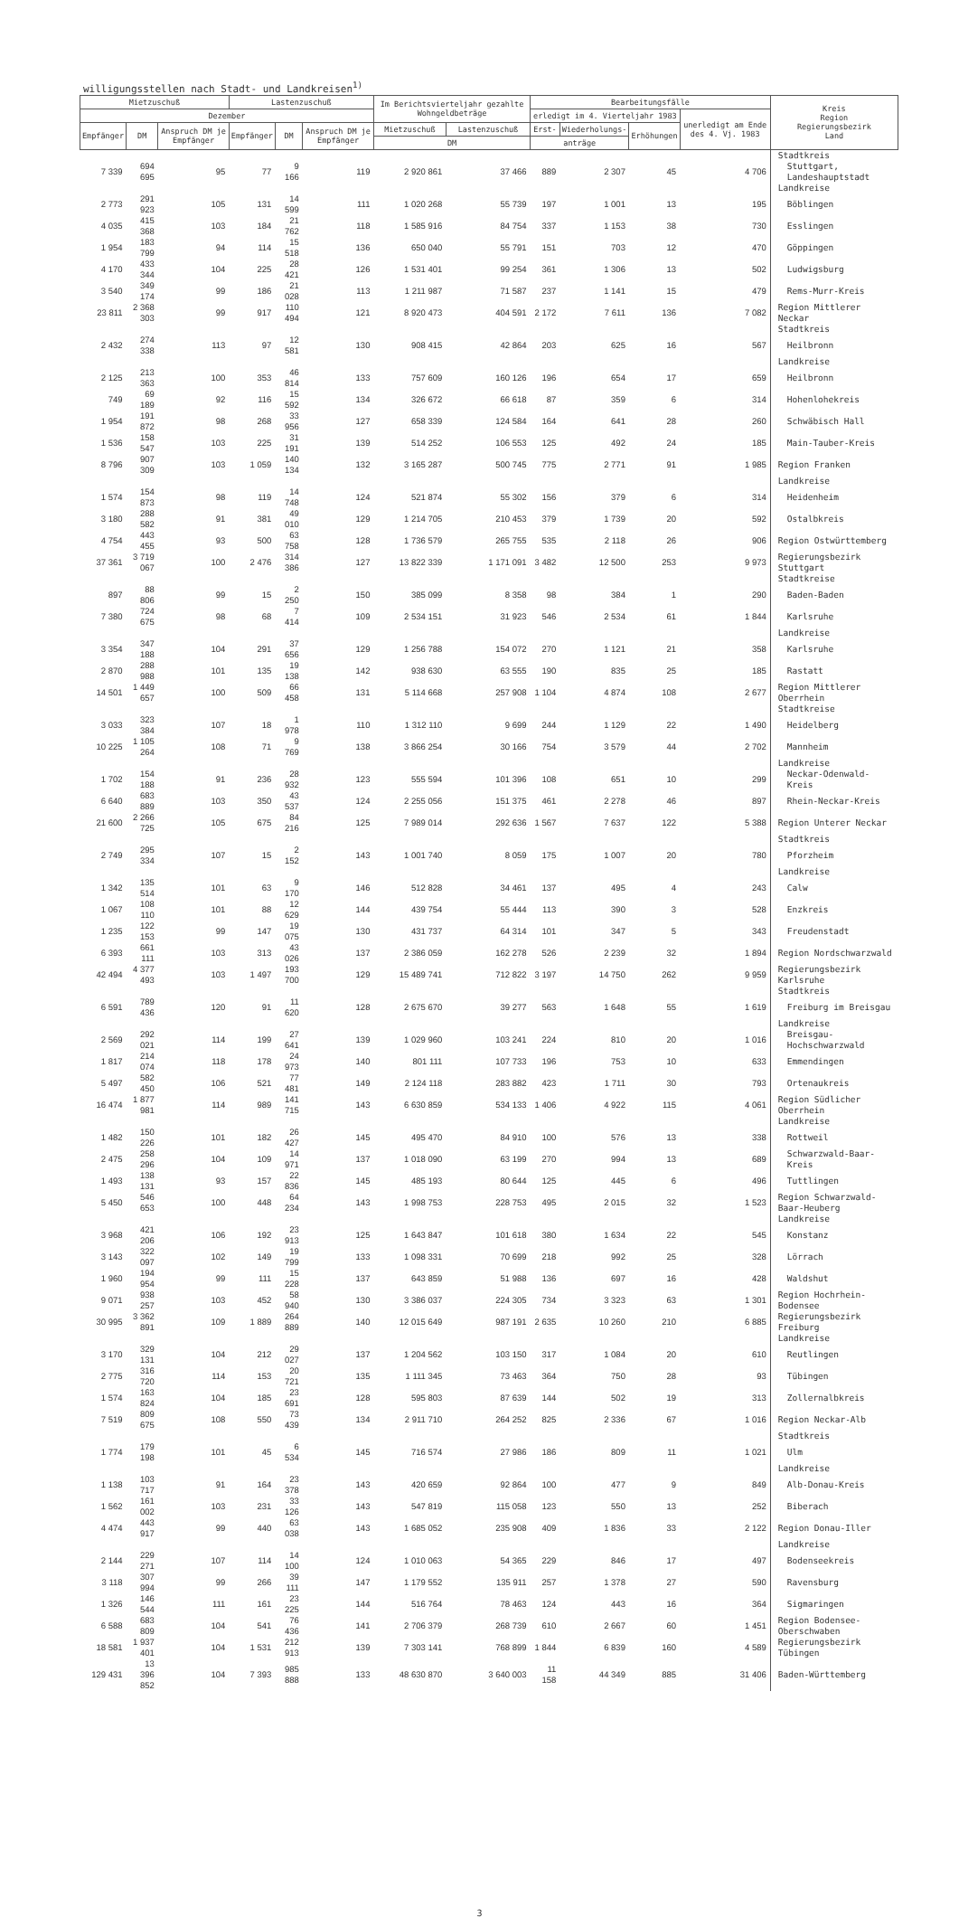willigungsstellen nach Stadt- und Landkreisen<sup>1)</sup>
| Mietzuschuß | | | Lastenzuschuß | | | Im Berichtsvierteljahr gezahlte Wohngeldbeträge | | Bearbeitungsfälle | | | | Kreis Region Regierungsbezirk Land |
| --- | --- | --- | --- | --- | --- | --- | --- | --- | --- | --- | --- | --- |
| Dezember | | | | | | | | erledigt im 4. Vierteljahr 1983 | | | unerledigt am Ende des 4. Vj. 1983 | |
| Empfänger | DM | Anspruch DM je Empfänger | Empfänger | DM | Anspruch DM je Empfänger | Mietzuschuß | Lastenzuschuß | Erst- | Wiederholungs- | Erhöhungen | | |
| | | | | | | DM | | anträge | | | | |
| | | | | | | | | | | | | Stadtkreis |
| 7 339 | 694 695 | 95 | 77 | 9 166 | 119 | 2 920 861 | 37 466 | 889 | 2 307 | 45 | 4 706 | Stuttgart, Landeshauptstadt |
| | | | | | | | | | | | | Landkreise |
| 2 773 | 291 923 | 105 | 131 | 14 599 | 111 | 1 020 268 | 55 739 | 197 | 1 001 | 13 | 195 | Böblingen |
| 4 035 | 415 368 | 103 | 184 | 21 762 | 118 | 1 585 916 | 84 754 | 337 | 1 153 | 38 | 730 | Esslingen |
| 1 954 | 183 799 | 94 | 114 | 15 518 | 136 | 650 040 | 55 791 | 151 | 703 | 12 | 470 | Göppingen |
| 4 170 | 433 344 | 104 | 225 | 28 421 | 126 | 1 531 401 | 99 254 | 361 | 1 306 | 13 | 502 | Ludwigsburg |
| 3 540 | 349 174 | 99 | 186 | 21 028 | 113 | 1 211 987 | 71 587 | 237 | 1 141 | 15 | 479 | Rems-Murr-Kreis |
| 23 811 | 2 368 303 | 99 | 917 | 110 494 | 121 | 8 920 473 | 404 591 | 2 172 | 7 611 | 136 | 7 082 | Region Mittlerer Neckar |
| | | | | | | | | | | | | Stadtkreis |
| 2 432 | 274 338 | 113 | 97 | 12 581 | 130 | 908 415 | 42 864 | 203 | 625 | 16 | 567 | Heilbronn |
| | | | | | | | | | | | | Landkreise |
| 2 125 | 213 363 | 100 | 353 | 46 814 | 133 | 757 609 | 160 126 | 196 | 654 | 17 | 659 | Heilbronn |
| 749 | 69 189 | 92 | 116 | 15 592 | 134 | 326 672 | 66 618 | 87 | 359 | 6 | 314 | Hohenlohekreis |
| 1 954 | 191 872 | 98 | 268 | 33 956 | 127 | 658 339 | 124 584 | 164 | 641 | 28 | 260 | Schwäbisch Hall |
| 1 536 | 158 547 | 103 | 225 | 31 191 | 139 | 514 252 | 106 553 | 125 | 492 | 24 | 185 | Main-Tauber-Kreis |
| 8 796 | 907 309 | 103 | 1 059 | 140 134 | 132 | 3 165 287 | 500 745 | 775 | 2 771 | 91 | 1 985 | Region Franken |
| | | | | | | | | | | | | Landkreise |
| 1 574 | 154 873 | 98 | 119 | 14 748 | 124 | 521 874 | 55 302 | 156 | 379 | 6 | 314 | Heidenheim |
| 3 180 | 288 582 | 91 | 381 | 49 010 | 129 | 1 214 705 | 210 453 | 379 | 1 739 | 20 | 592 | Ostalbkreis |
| 4 754 | 443 455 | 93 | 500 | 63 758 | 128 | 1 736 579 | 265 755 | 535 | 2 118 | 26 | 906 | Region Ostwürttemberg |
| 37 361 | 3 719 067 | 100 | 2 476 | 314 386 | 127 | 13 822 339 | 1 171 091 | 3 482 | 12 500 | 253 | 9 973 | Regierungsbezirk Stuttgart |
| | | | | | | | | | | | | Stadtkreise |
| 897 | 88 806 | 99 | 15 | 2 250 | 150 | 385 099 | 8 358 | 98 | 384 | 1 | 290 | Baden-Baden |
| 7 380 | 724 675 | 98 | 68 | 7 414 | 109 | 2 534 151 | 31 923 | 546 | 2 534 | 61 | 1 844 | Karlsruhe |
| | | | | | | | | | | | | Landkreise |
| 3 354 | 347 188 | 104 | 291 | 37 656 | 129 | 1 256 788 | 154 072 | 270 | 1 121 | 21 | 358 | Karlsruhe |
| 2 870 | 288 988 | 101 | 135 | 19 138 | 142 | 938 630 | 63 555 | 190 | 835 | 25 | 185 | Rastatt |
| 14 501 | 1 449 657 | 100 | 509 | 66 458 | 131 | 5 114 668 | 257 908 | 1 104 | 4 874 | 108 | 2 677 | Region Mittlerer Oberrhein |
| | | | | | | | | | | | | Stadtkreise |
| 3 033 | 323 384 | 107 | 18 | 1 978 | 110 | 1 312 110 | 9 699 | 244 | 1 129 | 22 | 1 490 | Heidelberg |
| 10 225 | 1 105 264 | 108 | 71 | 9 769 | 138 | 3 866 254 | 30 166 | 754 | 3 579 | 44 | 2 702 | Mannheim |
| | | | | | | | | | | | | Landkreise |
| 1 702 | 154 188 | 91 | 236 | 28 932 | 123 | 555 594 | 101 396 | 108 | 651 | 10 | 299 | Neckar-Odenwald-Kreis |
| 6 640 | 683 889 | 103 | 350 | 43 537 | 124 | 2 255 056 | 151 375 | 461 | 2 278 | 46 | 897 | Rhein-Neckar-Kreis |
| 21 600 | 2 266 725 | 105 | 675 | 84 216 | 125 | 7 989 014 | 292 636 | 1 567 | 7 637 | 122 | 5 388 | Region Unterer Neckar |
| | | | | | | | | | | | | Stadtkreis |
| 2 749 | 295 334 | 107 | 15 | 2 152 | 143 | 1 001 740 | 8 059 | 175 | 1 007 | 20 | 780 | Pforzheim |
| | | | | | | | | | | | | Landkreise |
| 1 342 | 135 514 | 101 | 63 | 9 170 | 146 | 512 828 | 34 461 | 137 | 495 | 4 | 243 | Calw |
| 1 067 | 108 110 | 101 | 88 | 12 629 | 144 | 439 754 | 55 444 | 113 | 390 | 3 | 528 | Enzkreis |
| 1 235 | 122 153 | 99 | 147 | 19 075 | 130 | 431 737 | 64 314 | 101 | 347 | 5 | 343 | Freudenstadt |
| 6 393 | 661 111 | 103 | 313 | 43 026 | 137 | 2 386 059 | 162 278 | 526 | 2 239 | 32 | 1 894 | Region Nordschwarzwald |
| 42 494 | 4 377 493 | 103 | 1 497 | 193 700 | 129 | 15 489 741 | 712 822 | 3 197 | 14 750 | 262 | 9 959 | Regierungsbezirk Karlsruhe |
| | | | | | | | | | | | | Stadtkreis |
| 6 591 | 789 436 | 120 | 91 | 11 620 | 128 | 2 675 670 | 39 277 | 563 | 1 648 | 55 | 1 619 | Freiburg im Breisgau |
| | | | | | | | | | | | | Landkreise |
| 2 569 | 292 021 | 114 | 199 | 27 641 | 139 | 1 029 960 | 103 241 | 224 | 810 | 20 | 1 016 | Breisgau-Hochschwarzwald |
| 1 817 | 214 074 | 118 | 178 | 24 973 | 140 | 801 111 | 107 733 | 196 | 753 | 10 | 633 | Emmendingen |
| 5 497 | 582 450 | 106 | 521 | 77 481 | 149 | 2 124 118 | 283 882 | 423 | 1 711 | 30 | 793 | Ortenaukreis |
| 16 474 | 1 877 981 | 114 | 989 | 141 715 | 143 | 6 630 859 | 534 133 | 1 406 | 4 922 | 115 | 4 061 | Region Südlicher Oberrhein |
| | | | | | | | | | | | | Landkreise |
| 1 482 | 150 226 | 101 | 182 | 26 427 | 145 | 495 470 | 84 910 | 100 | 576 | 13 | 338 | Rottweil |
| 2 475 | 258 296 | 104 | 109 | 14 971 | 137 | 1 018 090 | 63 199 | 270 | 994 | 13 | 689 | Schwarzwald-Baar-Kreis |
| 1 493 | 138 131 | 93 | 157 | 22 836 | 145 | 485 193 | 80 644 | 125 | 445 | 6 | 496 | Tuttlingen |
| 5 450 | 546 653 | 100 | 448 | 64 234 | 143 | 1 998 753 | 228 753 | 495 | 2 015 | 32 | 1 523 | Region Schwarzwald-Baar-Heuberg |
| | | | | | | | | | | | | Landkreise |
| 3 968 | 421 206 | 106 | 192 | 23 913 | 125 | 1 643 847 | 101 618 | 380 | 1 634 | 22 | 545 | Konstanz |
| 3 143 | 322 097 | 102 | 149 | 19 799 | 133 | 1 098 331 | 70 699 | 218 | 992 | 25 | 328 | Lörrach |
| 1 960 | 194 954 | 99 | 111 | 15 228 | 137 | 643 859 | 51 988 | 136 | 697 | 16 | 428 | Waldshut |
| 9 071 | 938 257 | 103 | 452 | 58 940 | 130 | 3 386 037 | 224 305 | 734 | 3 323 | 63 | 1 301 | Region Hochrhein-Bodensee |
| 30 995 | 3 362 891 | 109 | 1 889 | 264 889 | 140 | 12 015 649 | 987 191 | 2 635 | 10 260 | 210 | 6 885 | Regierungsbezirk Freiburg |
| | | | | | | | | | | | | Landkreise |
| 3 170 | 329 131 | 104 | 212 | 29 027 | 137 | 1 204 562 | 103 150 | 317 | 1 084 | 20 | 610 | Reutlingen |
| 2 775 | 316 720 | 114 | 153 | 20 721 | 135 | 1 111 345 | 73 463 | 364 | 750 | 28 | 93 | Tübingen |
| 1 574 | 163 824 | 104 | 185 | 23 691 | 128 | 595 803 | 87 639 | 144 | 502 | 19 | 313 | Zollernalbkreis |
| 7 519 | 809 675 | 108 | 550 | 73 439 | 134 | 2 911 710 | 264 252 | 825 | 2 336 | 67 | 1 016 | Region Neckar-Alb |
| | | | | | | | | | | | | Stadtkreis |
| 1 774 | 179 198 | 101 | 45 | 6 534 | 145 | 716 574 | 27 986 | 186 | 809 | 11 | 1 021 | Ulm |
| | | | | | | | | | | | | Landkreise |
| 1 138 | 103 717 | 91 | 164 | 23 378 | 143 | 420 659 | 92 864 | 100 | 477 | 9 | 849 | Alb-Donau-Kreis |
| 1 562 | 161 002 | 103 | 231 | 33 126 | 143 | 547 819 | 115 058 | 123 | 550 | 13 | 252 | Biberach |
| 4 474 | 443 917 | 99 | 440 | 63 038 | 143 | 1 685 052 | 235 908 | 409 | 1 836 | 33 | 2 122 | Region Donau-Iller |
| | | | | | | | | | | | | Landkreise |
| 2 144 | 229 271 | 107 | 114 | 14 100 | 124 | 1 010 063 | 54 365 | 229 | 846 | 17 | 497 | Bodenseekreis |
| 3 118 | 307 994 | 99 | 266 | 39 111 | 147 | 1 179 552 | 135 911 | 257 | 1 378 | 27 | 590 | Ravensburg |
| 1 326 | 146 544 | 111 | 161 | 23 225 | 144 | 516 764 | 78 463 | 124 | 443 | 16 | 364 | Sigmaringen |
| 6 588 | 683 809 | 104 | 541 | 76 436 | 141 | 2 706 379 | 268 739 | 610 | 2 667 | 60 | 1 451 | Region Bodensee-Oberschwaben |
| 18 581 | 1 937 401 | 104 | 1 531 | 212 913 | 139 | 7 303 141 | 768 899 | 1 844 | 6 839 | 160 | 4 589 | Regierungsbezirk Tübingen |
| 129 431 | 13 396 852 | 104 | 7 393 | 985 888 | 133 | 48 630 870 | 3 640 003 | 11 158 | 44 349 | 885 | 31 406 | Baden-Württemberg |
3